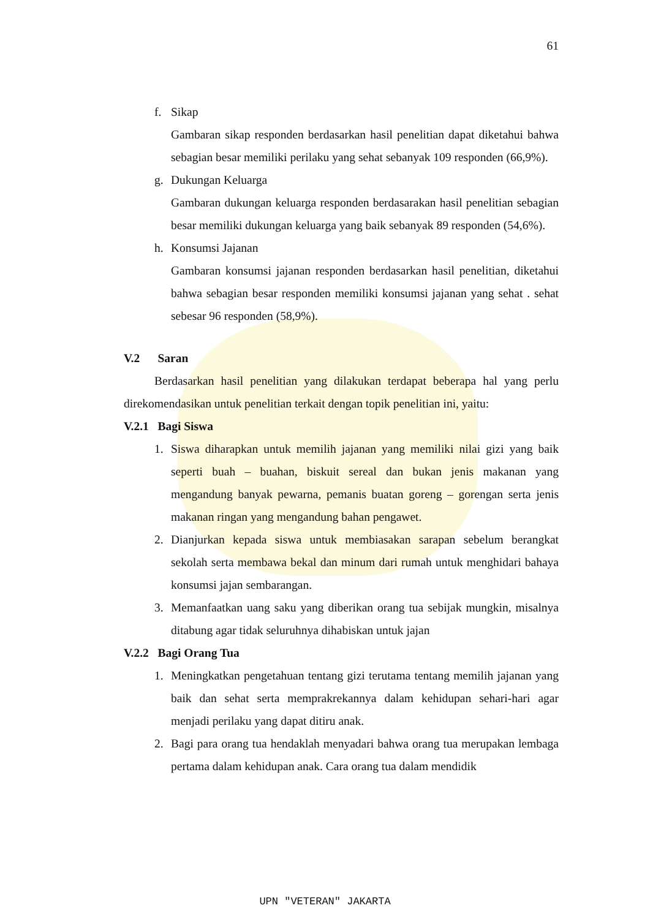61
f. Sikap
Gambaran sikap responden berdasarkan hasil penelitian dapat diketahui bahwa sebagian besar memiliki perilaku yang sehat sebanyak 109 responden (66,9%).
g. Dukungan Keluarga
Gambaran dukungan keluarga responden berdasarakan hasil penelitian sebagian besar memiliki dukungan keluarga yang baik sebanyak 89 responden (54,6%).
h. Konsumsi Jajanan
Gambaran konsumsi jajanan responden berdasarkan hasil penelitian, diketahui bahwa sebagian besar responden memiliki konsumsi jajanan yang sehat . sehat sebesar 96 responden (58,9%).
V.2 Saran
Berdasarkan hasil penelitian yang dilakukan terdapat beberapa hal yang perlu direkomendasikan untuk penelitian terkait dengan topik penelitian ini, yaitu:
V.2.1 Bagi Siswa
1. Siswa diharapkan untuk memilih jajanan yang memiliki nilai gizi yang baik seperti buah – buahan, biskuit sereal dan bukan jenis makanan yang mengandung banyak pewarna, pemanis buatan goreng – gorengan serta jenis makanan ringan yang mengandung bahan pengawet.
2. Dianjurkan kepada siswa untuk membiasakan sarapan sebelum berangkat sekolah serta membawa bekal dan minum dari rumah untuk menghidari bahaya konsumsi jajan sembarangan.
3. Memanfaatkan uang saku yang diberikan orang tua sebijak mungkin, misalnya ditabung agar tidak seluruhnya dihabiskan untuk jajan
V.2.2 Bagi Orang Tua
1. Meningkatkan pengetahuan tentang gizi terutama tentang memilih jajanan yang baik dan sehat serta memprakrekannya dalam kehidupan sehari-hari agar menjadi perilaku yang dapat ditiru anak.
2. Bagi para orang tua hendaklah menyadari bahwa orang tua merupakan lembaga pertama dalam kehidupan anak. Cara orang tua dalam mendidik
UPN "VETERAN" JAKARTA